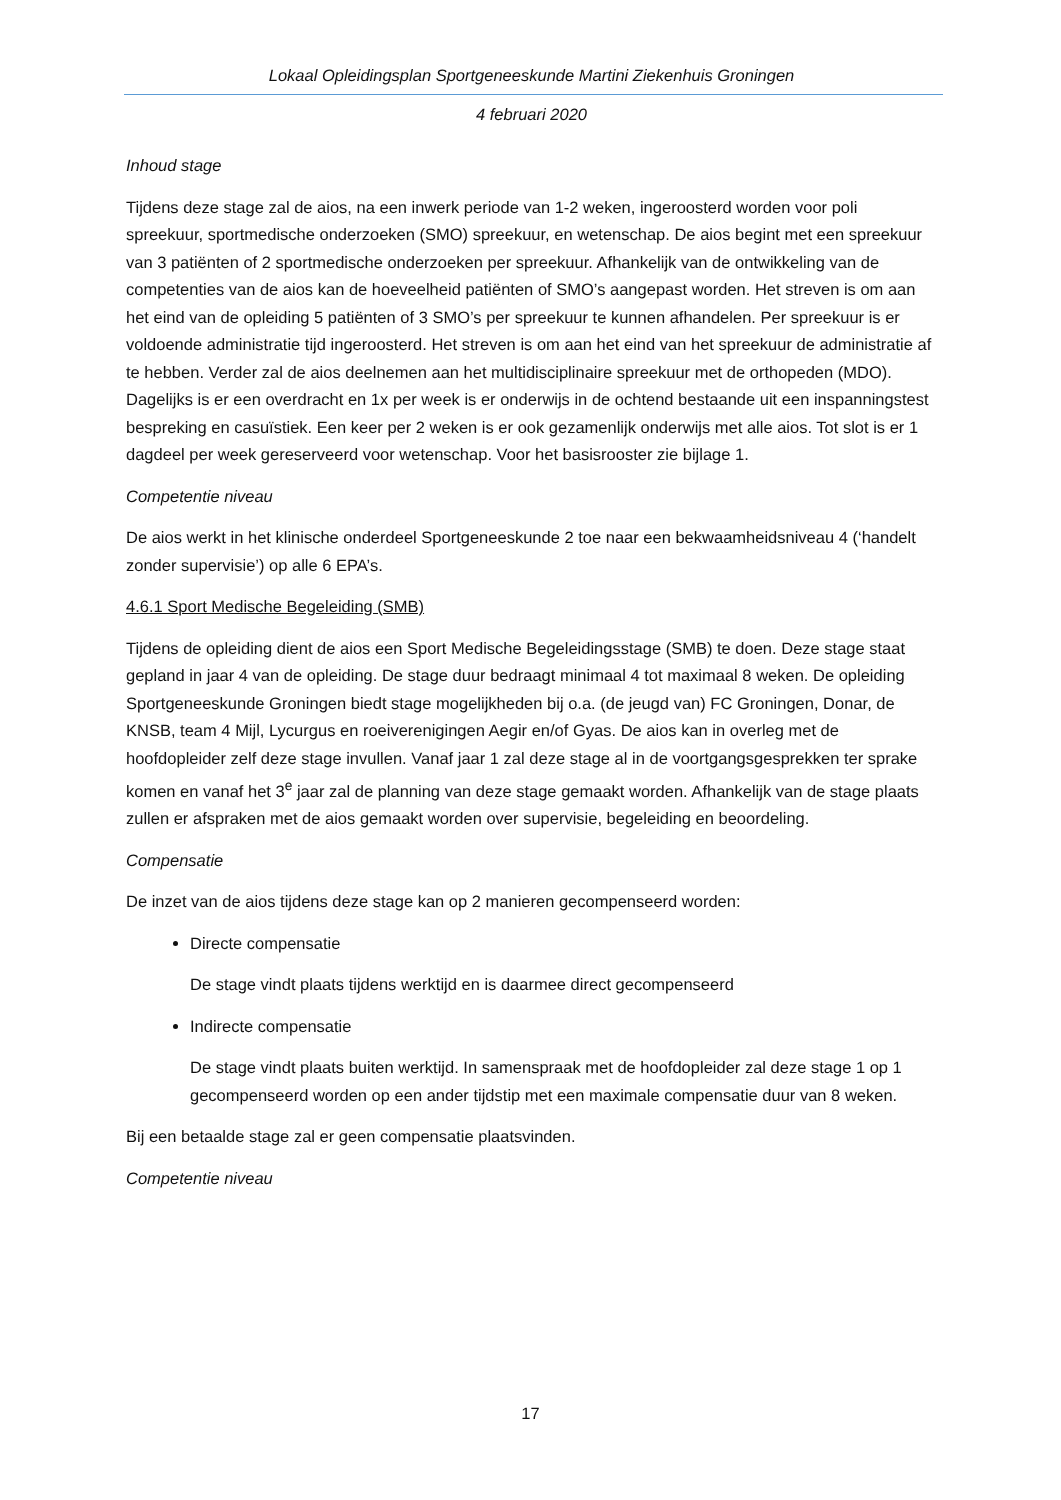Lokaal Opleidingsplan Sportgeneeskunde Martini Ziekenhuis Groningen
4 februari 2020
Inhoud stage
Tijdens deze stage zal de aios, na een inwerk periode van 1-2 weken, ingeroosterd worden voor poli spreekuur, sportmedische onderzoeken (SMO) spreekuur, en wetenschap. De aios begint met een spreekuur van 3 patiënten of 2 sportmedische onderzoeken per spreekuur. Afhankelijk van de ontwikkeling van de competenties van de aios kan de hoeveelheid patiënten of SMO’s aangepast worden. Het streven is om aan het eind van de opleiding 5 patiënten of 3 SMO’s per spreekuur te kunnen afhandelen. Per spreekuur is er voldoende administratie tijd ingeroosterd. Het streven is om aan het eind van het spreekuur de administratie af te hebben. Verder zal de aios deelnemen aan het multidisciplinaire spreekuur met de orthopeden (MDO). Dagelijks is er een overdracht en 1x per week is er onderwijs in de ochtend bestaande uit een inspanningstest bespreking en casuïstiek. Een keer per 2 weken is er ook gezamenlijk onderwijs met alle aios. Tot slot is er 1 dagdeel per week gereserveerd voor wetenschap. Voor het basisrooster zie bijlage 1.
Competentie niveau
De aios werkt in het klinische onderdeel Sportgeneeskunde 2 toe naar een bekwaamheidsniveau 4 (‘handelt zonder supervisie’) op alle 6 EPA’s.
4.6.1 Sport Medische Begeleiding (SMB)
Tijdens de opleiding dient de aios een Sport Medische Begeleidingsstage (SMB) te doen. Deze stage staat gepland in jaar 4 van de opleiding. De stage duur bedraagt minimaal 4 tot maximaal 8 weken. De opleiding Sportgeneeskunde Groningen biedt stage mogelijkheden bij o.a. (de jeugd van) FC Groningen, Donar, de KNSB, team 4 Mijl, Lycurgus en roeiverenigingen Aegir en/of Gyas. De aios kan in overleg met de hoofdopleider zelf deze stage invullen. Vanaf jaar 1 zal deze stage al in de voortgangsgesprekken ter sprake komen en vanaf het 3<sup>e</sup> jaar zal de planning van deze stage gemaakt worden. Afhankelijk van de stage plaats zullen er afspraken met de aios gemaakt worden over supervisie, begeleiding en beoordeling.
Compensatie
De inzet van de aios tijdens deze stage kan op 2 manieren gecompenseerd worden:
Directe compensatie
De stage vindt plaats tijdens werktijd en is daarmee direct gecompenseerd
Indirecte compensatie
De stage vindt plaats buiten werktijd. In samenspraak met de hoofdopleider zal deze stage 1 op 1 gecompenseerd worden op een ander tijdstip met een maximale compensatie duur van 8 weken.
Bij een betaalde stage zal er geen compensatie plaatsvinden.
Competentie niveau
17